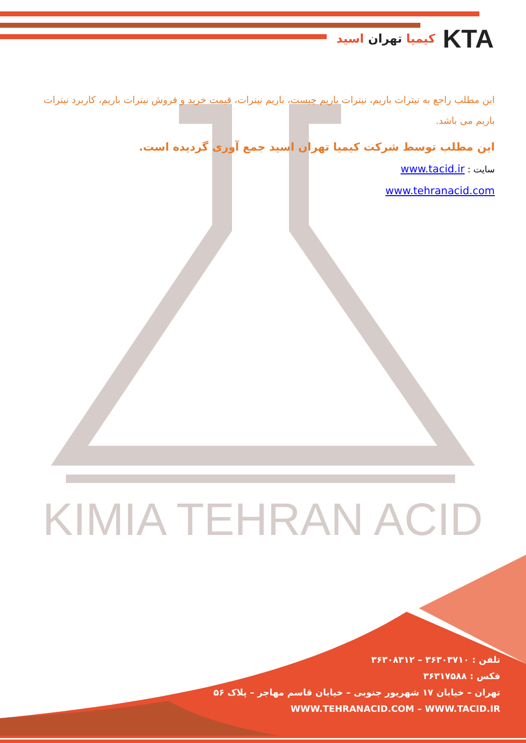KIMIA TEHRAN ACID
KTA
کیمیا تهران اسید
این مطلب راجع به نیترات باریم، نیترات باریم چیست، باریم نیترات، قیمت خرید و فروش نیترات باریم، کاربرد نیترات باریم می باشد.
این مطلب توسط شرکت کیمیا تهران اسید جمع آوری گردیده است.
سایت : www.tacid.ir
www.tehranacid.com
تلفن : ۳۶۳۰۳۷۱۰ – ۳۶۳۰۸۳۱۲
فکس : ۳۶۳۱۷۵۸۸
تهران – خیابان ۱۷ شهریور جنوبی – خیابان قاسم مهاجر – پلاک ۵۶
WWW.TEHRANACID.COM – WWW.TACID.IR